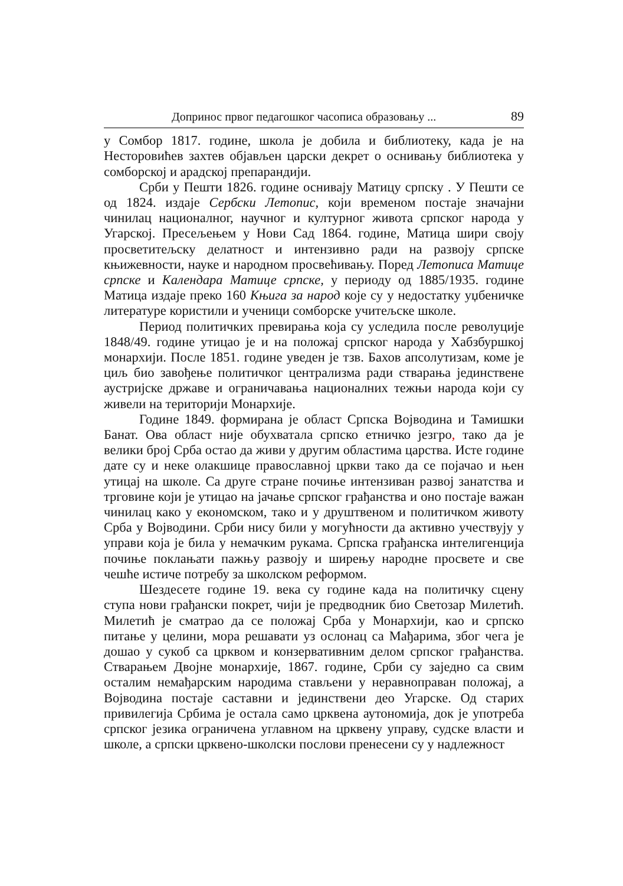Допринос првог педагошког часописа образовању ... 89
у Сомбор 1817. године, школа је добила и библиотеку, када је на Несторовићев захтев објављен царски декрет о оснивању библиотека у сомборској и арадској препарандији.
Срби у Пешти 1826. године оснивају Матицу српску . У Пешти се од 1824. издаје Сербски Летопис, који временом постаје значајни чинилац националног, научног и културног живота српског народа у Угарској. Пресељењем у Нови Сад 1864. године, Матица шири своју просветитељску делатност и интензивно ради на развоју српске књижевности, науке и народном просвећивању. Поред Летописа Матице српске и Календара Матице српске, у периоду од 1885/1935. године Матица издаје преко 160 Књига за народ које су у недостатку уџбеничке литературе користили и ученици сомборске учитељске школе.
Период политичких превирања која су уследила после револуције 1848/49. године утицао је и на положај српског народа у Хабзбуршкој монархији. После 1851. године уведен је тзв. Бахов апсолутизам, коме је циљ био завођење политичког централизма ради стварања јединствене аустријске државе и ограничавања националних тежњи народа који су живели на територији Монархије.
Године 1849. формирана је област Српска Војводина и Тамишки Банат. Ова област није обухватала српско етничко језгро, тако да је велики број Срба остао да живи у другим областима царства. Исте године дате су и неке олакшице православној цркви тако да се појачао и њен утицај на школе. Са друге стране почиње интензиван развој занатства и трговине који је утицао на јачање српског грађанства и оно постаје важан чинилац како у економском, тако и у друштвеном и политичком животу Срба у Војводини. Срби нису били у могућности да активно учествују у управи која је била у немачким рукама. Српска грађанска интелигенција почиње поклањати пажњу развоју и ширењу народне просвете и све чешће истиче потребу за школском реформом.
Шездесете године 19. века су године када на политичку сцену ступа нови грађански покрет, чији је предводник био Светозар Милетић. Милетић је сматрао да се положај Срба у Монархији, као и српско питање у целини, мора решавати уз ослонац са Мађарима, због чега је дошао у сукоб са црквом и конзервативним делом српског грађанства. Стварањем Двојне монархије, 1867. године, Срби су заједно са свим осталим немађарским народима стављени у неравноправан положај, а Војводина постаје саставни и јединствени део Угарске. Од старих привилегија Србима је остала само црквена аутономија, док је употреба српског језика ограничена углавном на црквену управу, судске власти и школе, а српски црквено-школски послови пренесени су у надлежност